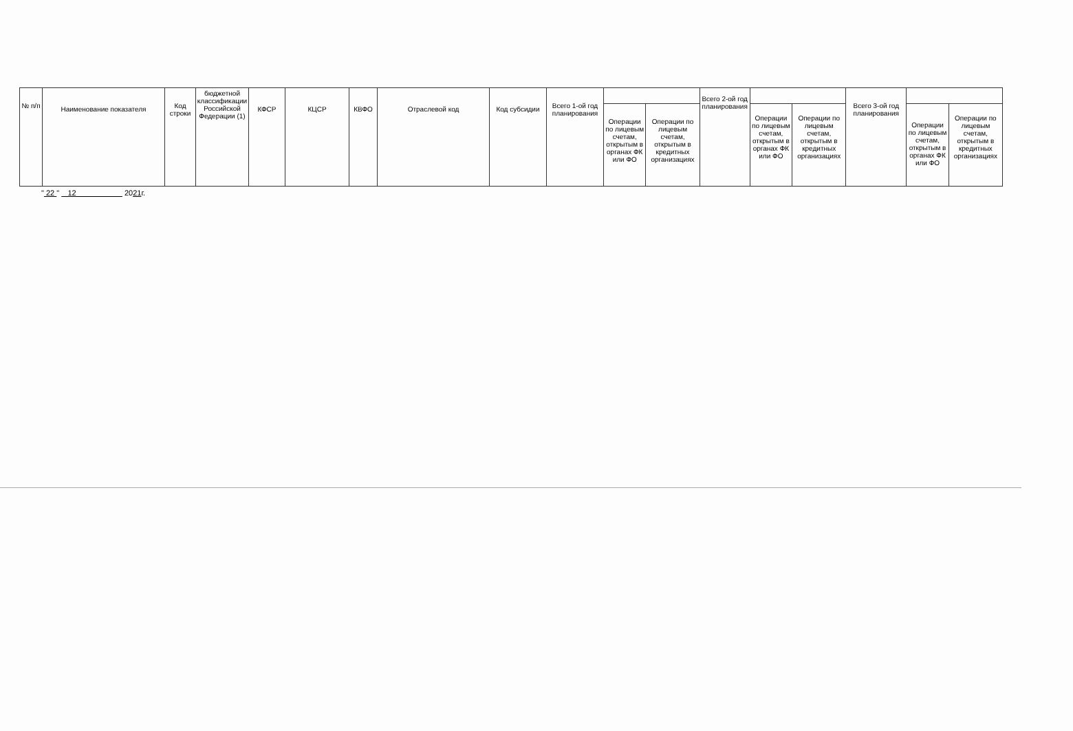| № п/п | Наименование показателя | Код строки | бюджетной классификации Российской Федерации (1) | КФСР | КЦСР | КВФО | Отраслевой код | Код субсидии | Всего 1-ой год планирования | | | Всего 2-ой год планирования | | | Всего 3-ой год планирования | | |
| --- | --- | --- | --- | --- | --- | --- | --- | --- | --- | --- | --- | --- | --- | --- | --- | --- | --- |
| | | | | | | | | | | Операции по лицевым счетам, открытым в органах ФК или ФО | Операции по лицевым счетам, открытым в кредитных организациях | | Операции по лицевым счетам, открытым в органах ФК или ФО | Операции по лицевым счетам, открытым в кредитных организациях | | Операции по лицевым счетам, открытым в органах ФК или ФО | Операции по лицевым счетам, открытым в кредитных организациях |
" 22 " 12 2021г.